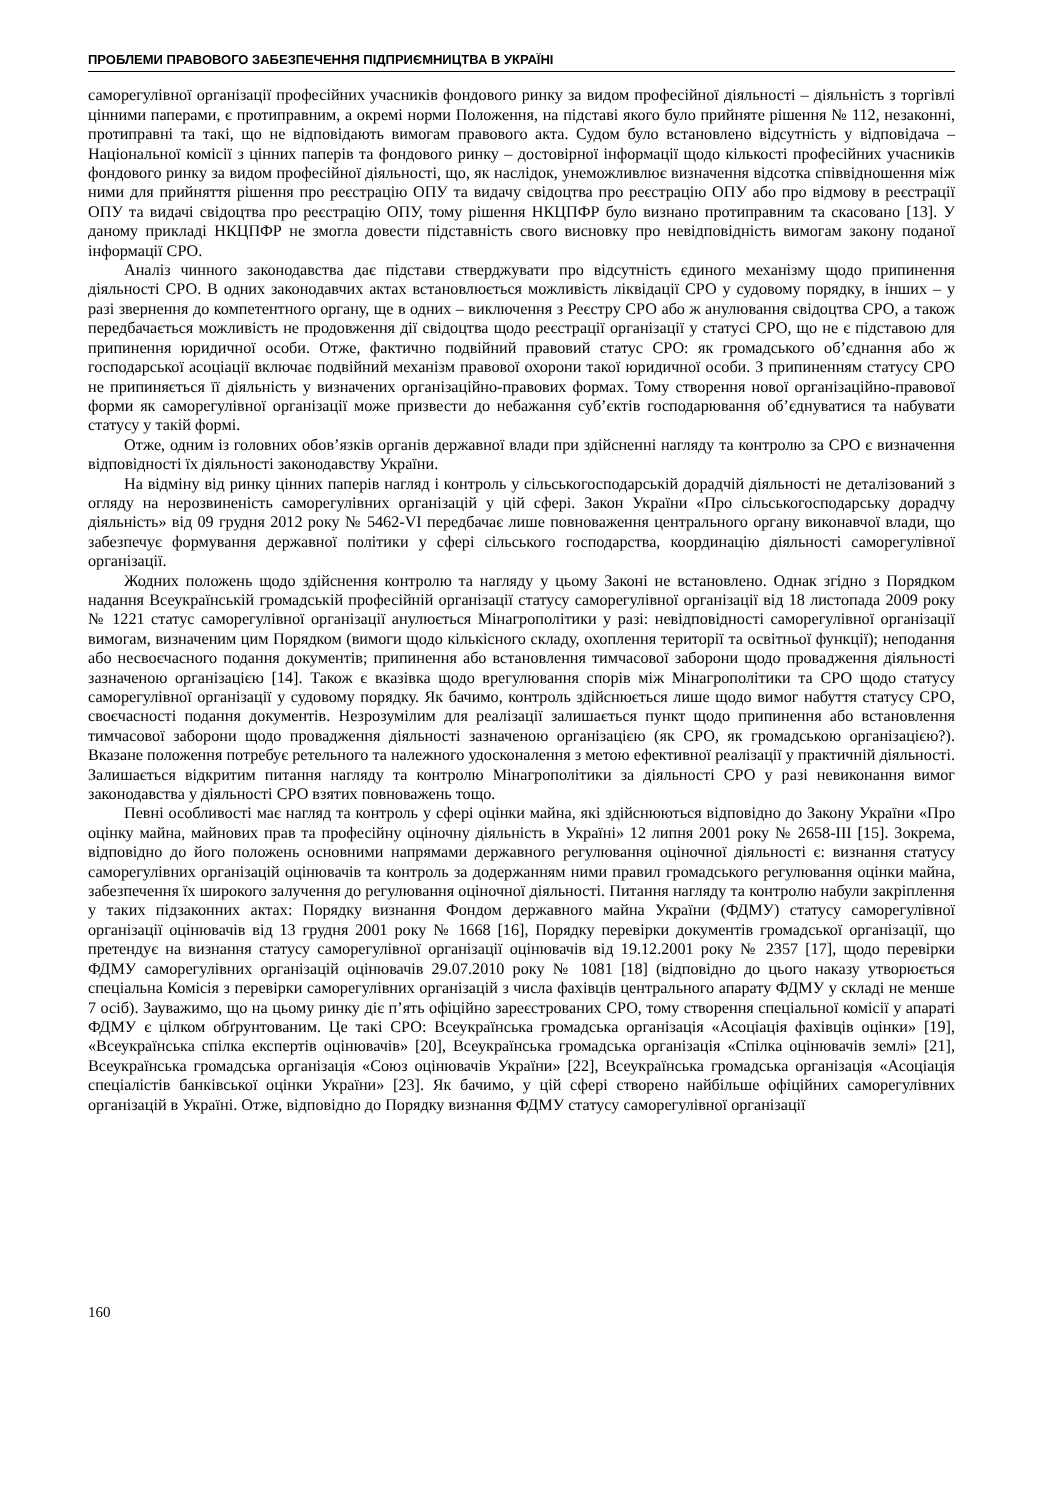ПРОБЛЕМИ ПРАВОВОГО ЗАБЕЗПЕЧЕННЯ ПІДПРИЄМНИЦТВА В УКРАЇНІ
саморегулівної організації професійних учасників фондового ринку за видом професійної діяльності – діяльність з торгівлі цінними паперами, є протиправним, а окремі норми Положення, на підставі якого було прийняте рішення № 112, незаконні, протиправні та такі, що не відповідають вимогам правового акта. Судом було встановлено відсутність у відповідача – Національної комісії з цінних паперів та фондового ринку – достовірної інформації щодо кількості професійних учасників фондового ринку за видом професійної діяльності, що, як наслідок, унеможливлює визначення відсотка співвідношення між ними для прийняття рішення про реєстрацію ОПУ та видачу свідоцтва про реєстрацію ОПУ або про відмову в реєстрації ОПУ та видачі свідоцтва про реєстрацію ОПУ, тому рішення НКЦПФР було визнано протиправним та скасовано [13]. У даному прикладі НКЦПФР не змогла довести підставність свого висновку про невідповідність вимогам закону поданої інформації СРО.
Аналіз чинного законодавства дає підстави стверджувати про відсутність єдиного механізму щодо припинення діяльності СРО. В одних законодавчих актах встановлюється можливість ліквідації СРО у судовому порядку, в інших – у разі звернення до компетентного органу, ще в одних – виключення з Реєстру СРО або ж анулювання свідоцтва СРО, а також передбачається можливість не продовження дії свідоцтва щодо реєстрації організації у статусі СРО, що не є підставою для припинення юридичної особи. Отже, фактично подвійний правовий статус СРО: як громадського об’єднання або ж господарської асоціації включає подвійний механізм правової охорони такої юридичної особи. З припиненням статусу СРО не припиняється її діяльність у визначених організаційно-правових формах. Тому створення нової організаційно-правової форми як саморегулівної організації може призвести до небажання суб’єктів господарювання об’єднуватися та набувати статусу у такій формі.
Отже, одним із головних обов’язків органів державної влади при здійсненні нагляду та контролю за СРО є визначення відповідності їх діяльності законодавству України.
На відміну від ринку цінних паперів нагляд і контроль у сільськогосподарській дорадчій діяльності не деталізований з огляду на нерозвиненість саморегулівних організацій у цій сфері. Закон України «Про сільськогосподарську дорадчу діяльність» від 09 грудня 2012 року № 5462-VI передбачає лише повноваження центрального органу виконавчої влади, що забезпечує формування державної політики у сфері сільського господарства, координацію діяльності саморегулівної організації.
Жодних положень щодо здійснення контролю та нагляду у цьому Законі не встановлено. Однак згідно з Порядком надання Всеукраїнській громадській професійній організації статусу саморегулівної організації від 18 листопада 2009 року № 1221 статус саморегулівної організації анулюється Мінагрополітики у разі: невідповідності саморегулівної організації вимогам, визначеним цим Порядком (вимоги щодо кількісного складу, охоплення території та освітньої функції); неподання або несвоєчасного подання документів; припинення або встановлення тимчасової заборони щодо провадження діяльності зазначеною організацією [14]. Також є вказівка щодо врегулювання спорів між Мінагрополітики та СРО щодо статусу саморегулівної організації у судовому порядку. Як бачимо, контроль здійснюється лише щодо вимог набуття статусу СРО, своєчасності подання документів. Незрозумілим для реалізації залишається пункт щодо припинення або встановлення тимчасової заборони щодо провадження діяльності зазначеною організацією (як СРО, як громадською організацією?). Вказане положення потребує ретельного та належного удосконалення з метою ефективної реалізації у практичній діяльності. Залишається відкритим питання нагляду та контролю Мінагрополітики за діяльності СРО у разі невиконання вимог законодавства у діяльності СРО взятих повноважень тощо.
Певні особливості має нагляд та контроль у сфері оцінки майна, які здійснюються відповідно до Закону України «Про оцінку майна, майнових прав та професійну оціночну діяльність в Україні» 12 липня 2001 року № 2658-III [15]. Зокрема, відповідно до його положень основними напрямами державного регулювання оціночної діяльності є: визнання статусу саморегулівних організацій оцінювачів та контроль за додержанням ними правил громадського регулювання оцінки майна, забезпечення їх широкого залучення до регулювання оціночної діяльності. Питання нагляду та контролю набули закріплення у таких підзаконних актах: Порядку визнання Фондом державного майна України (ФДМУ) статусу саморегулівної організації оцінювачів від 13 грудня 2001 року № 1668 [16], Порядку перевірки документів громадської організації, що претендує на визнання статусу саморегулівної організації оцінювачів від 19.12.2001 року № 2357 [17], щодо перевірки ФДМУ саморегулівних організацій оцінювачів 29.07.2010 року № 1081 [18] (відповідно до цього наказу утворюється спеціальна Комісія з перевірки саморегулівних організацій з числа фахівців центрального апарату ФДМУ у складі не менше 7 осіб). Зауважимо, що на цьому ринку діє п’ять офіційно зареєстрованих СРО, тому створення спеціальної комісії у апараті ФДМУ є цілком обґрунтованим. Це такі СРО: Всеукраїнська громадська організація «Асоціація фахівців оцінки» [19], «Всеукраїнська спілка експертів оцінювачів» [20], Всеукраїнська громадська організація «Спілка оцінювачів землі» [21], Всеукраїнська громадська організація «Союз оцінювачів України» [22], Всеукраїнська громадська організація «Асоціація спеціалістів банківської оцінки України» [23]. Як бачимо, у цій сфері створено найбільше офіційних саморегулівних організацій в Україні. Отже, відповідно до Порядку визнання ФДМУ статусу саморегулівної організації
160